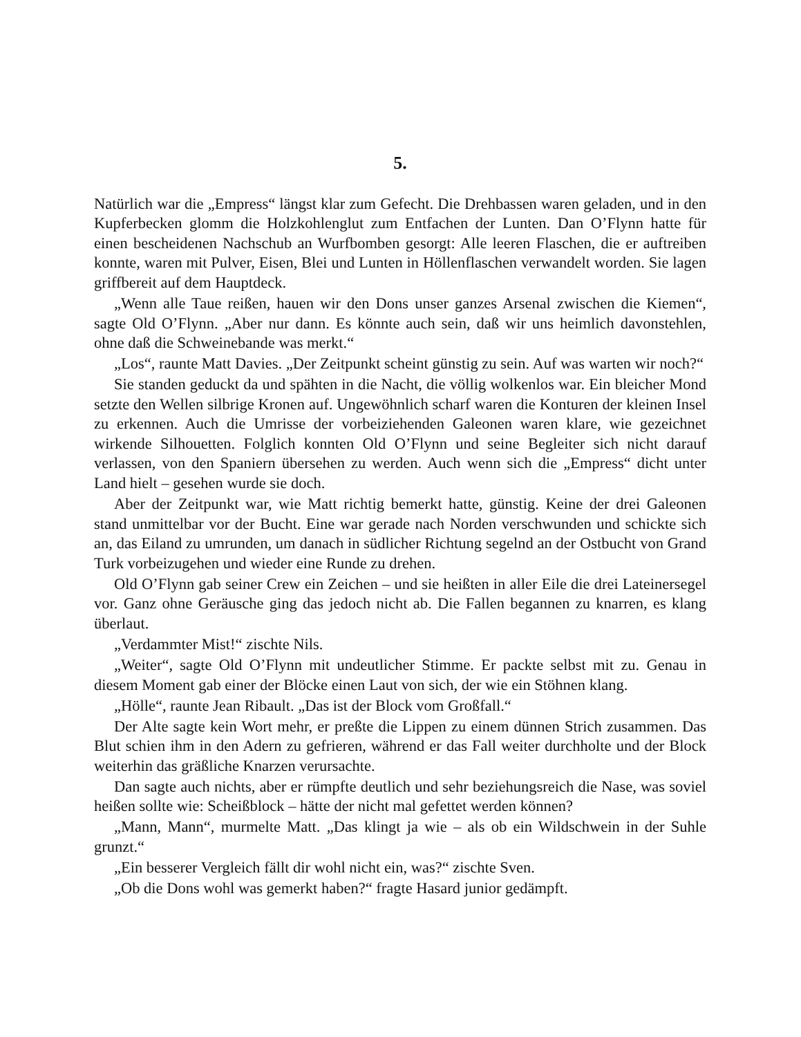5.
Natürlich war die „Empress“ längst klar zum Gefecht. Die Drehbassen waren geladen, und in den Kupferbecken glomm die Holzkohlenglut zum Entfachen der Lunten. Dan O’Flynn hatte für einen bescheidenen Nachschub an Wurfbomben gesorgt: Alle leeren Flaschen, die er auftreiben konnte, waren mit Pulver, Eisen, Blei und Lunten in Höllenflaschen verwandelt worden. Sie lagen griffbereit auf dem Hauptdeck.
„Wenn alle Taue reißen, hauen wir den Dons unser ganzes Arsenal zwischen die Kiemen“, sagte Old O’Flynn. „Aber nur dann. Es könnte auch sein, daß wir uns heimlich davonstehlen, ohne daß die Schweinebande was merkt.“
„Los“, raunte Matt Davies. „Der Zeitpunkt scheint günstig zu sein. Auf was warten wir noch?“
Sie standen geduckt da und spähten in die Nacht, die völlig wolkenlos war. Ein bleicher Mond setzte den Wellen silbrige Kronen auf. Ungewöhnlich scharf waren die Konturen der kleinen Insel zu erkennen. Auch die Umrisse der vorbeiziehenden Galeonen waren klare, wie gezeichnet wirkende Silhouetten. Folglich konnten Old O’Flynn und seine Begleiter sich nicht darauf verlassen, von den Spaniern übersehen zu werden. Auch wenn sich die „Empress“ dicht unter Land hielt – gesehen wurde sie doch.
Aber der Zeitpunkt war, wie Matt richtig bemerkt hatte, günstig. Keine der drei Galeonen stand unmittelbar vor der Bucht. Eine war gerade nach Norden verschwunden und schickte sich an, das Eiland zu umrunden, um danach in südlicher Richtung segelnd an der Ostbucht von Grand Turk vorbeizugehen und wieder eine Runde zu drehen.
Old O’Flynn gab seiner Crew ein Zeichen – und sie heißten in aller Eile die drei Lateinersegel vor. Ganz ohne Geräusche ging das jedoch nicht ab. Die Fallen begannen zu knarren, es klang überlaut.
„Verdammter Mist!“ zischte Nils.
„Weiter“, sagte Old O’Flynn mit undeutlicher Stimme. Er packte selbst mit zu. Genau in diesem Moment gab einer der Blöcke einen Laut von sich, der wie ein Stöhnen klang.
„Hölle“, raunte Jean Ribault. „Das ist der Block vom Großfall.“
Der Alte sagte kein Wort mehr, er preßte die Lippen zu einem dünnen Strich zusammen. Das Blut schien ihm in den Adern zu gefrieren, während er das Fall weiter durchholte und der Block weiterhin das gräßliche Knarzen verursachte.
Dan sagte auch nichts, aber er rümpfte deutlich und sehr beziehungsreich die Nase, was soviel heißen sollte wie: Scheißblock – hätte der nicht mal gefettet werden können?
„Mann, Mann“, murmelte Matt. „Das klingt ja wie – als ob ein Wildschwein in der Suhle grunzt.“
„Ein besserer Vergleich fällt dir wohl nicht ein, was?“ zischte Sven.
„Ob die Dons wohl was gemerkt haben?“ fragte Hasard junior gedämpft.